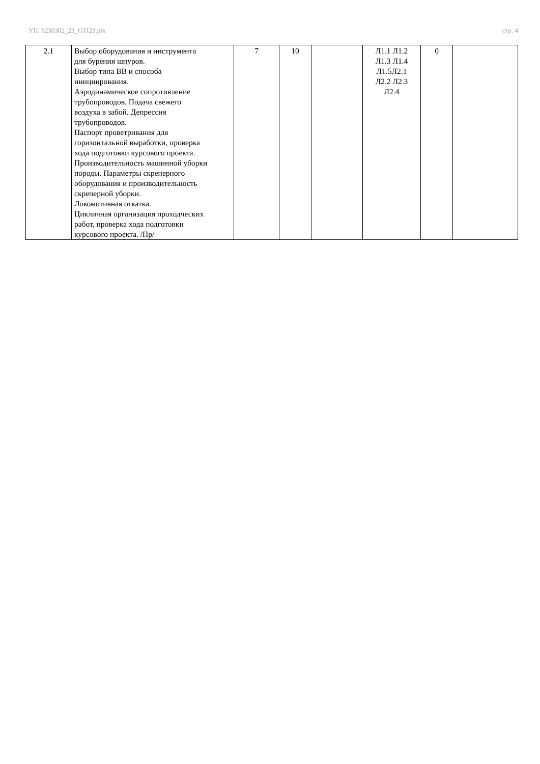УП: b230302_23_GTI23.plx стр. 4
| 2.1 | Выбор оборудования и инструмента для бурения шпуров. Выбор типа ВВ и способа инициирования. Аэродинамическое сопротивление трубопроводов. Подача свежего воздуха в забой. Депрессия трубопроводов. Паспорт проветривания для горизонтальной выработки, проверка хода подготовки курсового проекта. Производительность машинной уборки породы. Параметры скреперного оборудования и производительность скреперной уборки. Локомотивная откатка. Цикличная организация проходческих работ, проверка хода подготовки курсового проекта. /Пр/ | 7 | 10 | | Л1.1 Л1.2 Л1.3 Л1.4 Л1.5Л2.1 Л2.2 Л2.3 Л2.4 | 0 | |